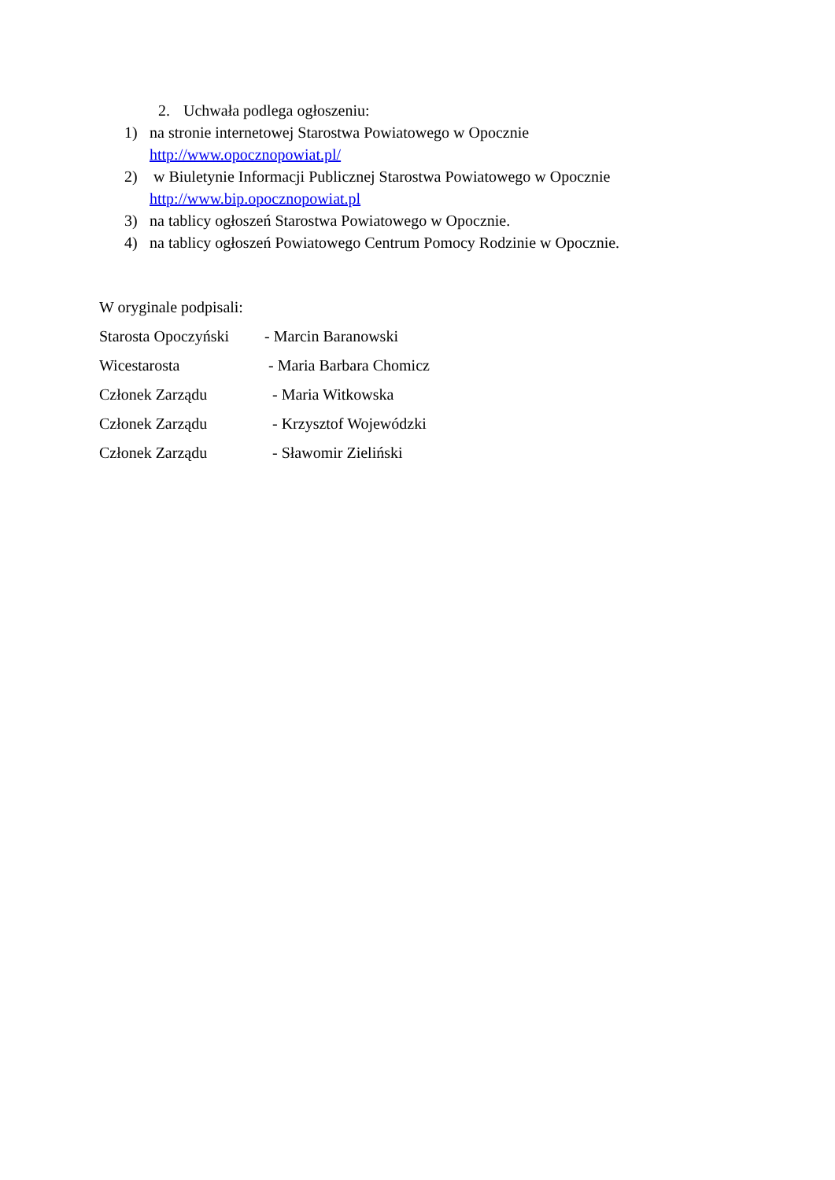2. Uchwała podlega ogłoszeniu:
1) na stronie internetowej Starostwa Powiatowego w Opocznie
http://www.opocznopowiat.pl/
2) w Biuletynie Informacji Publicznej Starostwa Powiatowego w Opocznie
http://www.bip.opocznopowiat.pl
3) na tablicy ogłoszeń Starostwa Powiatowego w Opocznie.
4) na tablicy ogłoszeń Powiatowego Centrum Pomocy Rodzinie w Opocznie.
W oryginale podpisali:
Starosta Opoczyński - Marcin Baranowski
Wicestarosta - Maria Barbara Chomicz
Członek Zarządu - Maria Witkowska
Członek Zarządu - Krzysztof Wojewódzki
Członek Zarządu - Sławomir Zieliński